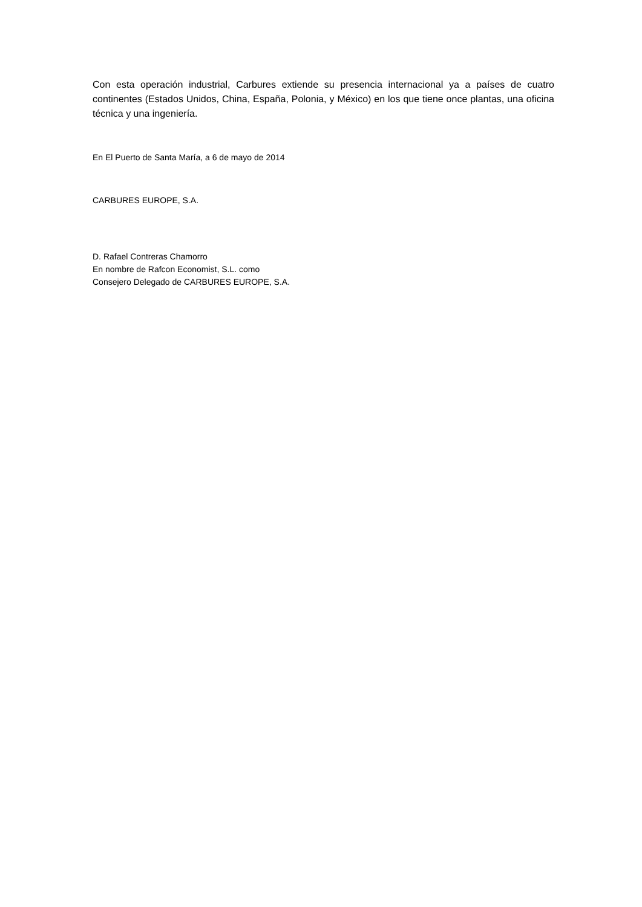Con esta operación industrial, Carbures extiende su presencia internacional ya a países de cuatro continentes (Estados Unidos, China, España, Polonia, y México) en los que tiene once plantas, una oficina técnica y una ingeniería.
En El Puerto de Santa María, a 6 de mayo de 2014
CARBURES EUROPE, S.A.
D. Rafael Contreras Chamorro
En nombre de Rafcon Economist, S.L. como
Consejero Delegado de CARBURES EUROPE, S.A.